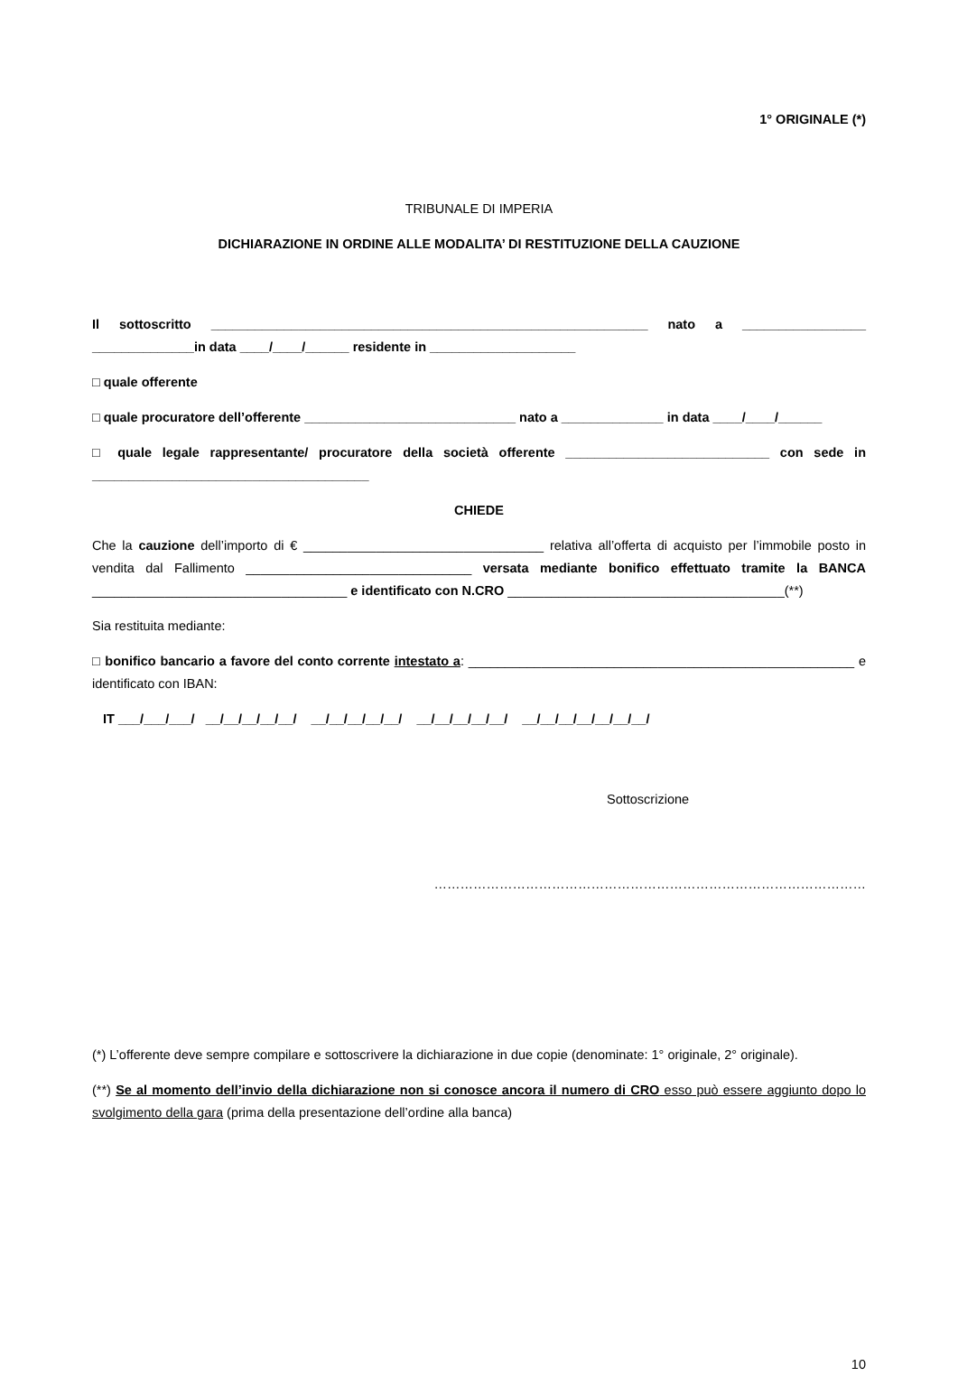1° ORIGINALE (*)
TRIBUNALE DI IMPERIA
DICHIARAZIONE IN ORDINE ALLE MODALITA’ DI RESTITUZIONE DELLA CAUZIONE
Il sottoscritto ____________________________________________________________ nato a _________________ ______________in data ____/____/______ residente in ____________________
□ quale offerente
□ quale procuratore dell’offerente _____________________________ nato a ______________ in data ____/____/______
□ quale legale rappresentante/ procuratore della società offerente ____________________________ con sede in ______________________________________
CHIEDE
Che la cauzione dell’importo di € _________________________________ relativa all’offerta di acquisto per l’immobile posto in vendita dal Fallimento _______________________________ versata mediante bonifico effettuato tramite la BANCA ___________________________________ e identificato con N.CRO ______________________________________(**)
Sia restituita mediante:
□ bonifico bancario a favore del conto corrente intestato a: _____________________________________________________ e identificato con IBAN:
IT ___/___/___/ __/__/__/__/__/ __/__/__/__/__/ __/__/__/__/__/ __/__/__/__/__/__/__/
Sottoscrizione
………………………………………………………………………………………
(*) L’offerente deve sempre compilare e sottoscrivere la dichiarazione in due copie (denominate: 1° originale, 2° originale).
(**) Se al momento dell’invio della dichiarazione non si conosce ancora il numero di CRO esso può essere aggiunto dopo lo svolgimento della gara (prima della presentazione dell’ordine alla banca)
10